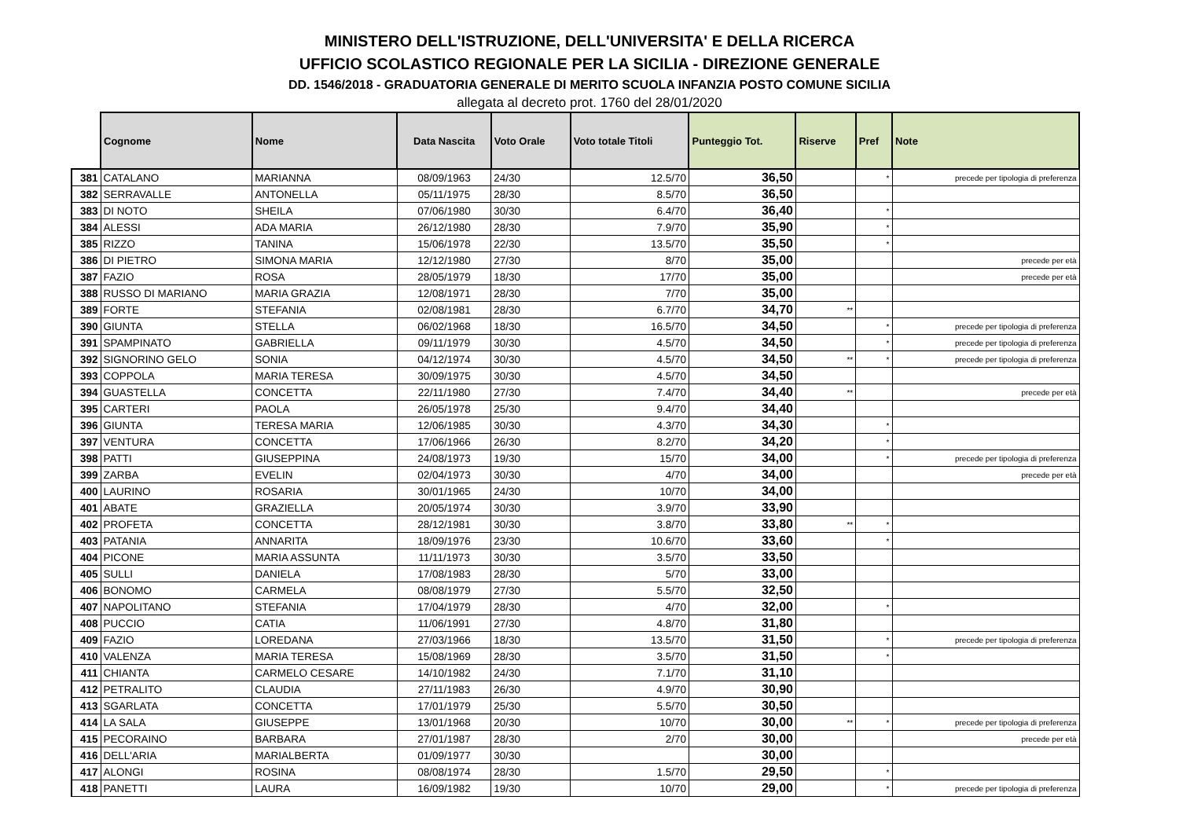MINISTERO DELL'ISTRUZIONE, DELL'UNIVERSITA' E DELLA RICERCA
UFFICIO SCOLASTICO REGIONALE PER LA SICILIA - DIREZIONE GENERALE
DD. 1546/2018 - GRADUATORIA GENERALE DI MERITO SCUOLA INFANZIA POSTO COMUNE SICILIA
allegata al decreto prot. 1760 del 28/01/2020
| | Cognome | Nome | Data Nascita | Voto Orale | Voto totale Titoli | Punteggio Tot. | Riserve | Pref | Note |
| --- | --- | --- | --- | --- | --- | --- | --- | --- | --- |
| 381 | CATALANO | MARIANNA | 08/09/1963 | 24/30 | 12.5/70 | 36,50 | | * | precede per tipologia di preferenza |
| 382 | SERRAVALLE | ANTONELLA | 05/11/1975 | 28/30 | 8.5/70 | 36,50 | | | |
| 383 | DI NOTO | SHEILA | 07/06/1980 | 30/30 | 6.4/70 | 36,40 | | * | |
| 384 | ALESSI | ADA MARIA | 26/12/1980 | 28/30 | 7.9/70 | 35,90 | | * | |
| 385 | RIZZO | TANINA | 15/06/1978 | 22/30 | 13.5/70 | 35,50 | | * | |
| 386 | DI PIETRO | SIMONA MARIA | 12/12/1980 | 27/30 | 8/70 | 35,00 | | | precede per età |
| 387 | FAZIO | ROSA | 28/05/1979 | 18/30 | 17/70 | 35,00 | | | precede per età |
| 388 | RUSSO DI MARIANO | MARIA GRAZIA | 12/08/1971 | 28/30 | 7/70 | 35,00 | | | |
| 389 | FORTE | STEFANIA | 02/08/1981 | 28/30 | 6.7/70 | 34,70 | ** | | |
| 390 | GIUNTA | STELLA | 06/02/1968 | 18/30 | 16.5/70 | 34,50 | | * | precede per tipologia di preferenza |
| 391 | SPAMPINATO | GABRIELLA | 09/11/1979 | 30/30 | 4.5/70 | 34,50 | | * | precede per tipologia di preferenza |
| 392 | SIGNORINO GELO | SONIA | 04/12/1974 | 30/30 | 4.5/70 | 34,50 | ** | * | precede per tipologia di preferenza |
| 393 | COPPOLA | MARIA TERESA | 30/09/1975 | 30/30 | 4.5/70 | 34,50 | | | |
| 394 | GUASTELLA | CONCETTA | 22/11/1980 | 27/30 | 7.4/70 | 34,40 | ** | | precede per età |
| 395 | CARTERI | PAOLA | 26/05/1978 | 25/30 | 9.4/70 | 34,40 | | | |
| 396 | GIUNTA | TERESA MARIA | 12/06/1985 | 30/30 | 4.3/70 | 34,30 | | * | |
| 397 | VENTURA | CONCETTA | 17/06/1966 | 26/30 | 8.2/70 | 34,20 | | * | |
| 398 | PATTI | GIUSEPPINA | 24/08/1973 | 19/30 | 15/70 | 34,00 | | * | precede per tipologia di preferenza |
| 399 | ZARBA | EVELIN | 02/04/1973 | 30/30 | 4/70 | 34,00 | | | precede per età |
| 400 | LAURINO | ROSARIA | 30/01/1965 | 24/30 | 10/70 | 34,00 | | | |
| 401 | ABATE | GRAZIELLA | 20/05/1974 | 30/30 | 3.9/70 | 33,90 | | | |
| 402 | PROFETA | CONCETTA | 28/12/1981 | 30/30 | 3.8/70 | 33,80 | ** | * | |
| 403 | PATANIA | ANNARITA | 18/09/1976 | 23/30 | 10.6/70 | 33,60 | | * | |
| 404 | PICONE | MARIA ASSUNTA | 11/11/1973 | 30/30 | 3.5/70 | 33,50 | | | |
| 405 | SULLI | DANIELA | 17/08/1983 | 28/30 | 5/70 | 33,00 | | | |
| 406 | BONOMO | CARMELA | 08/08/1979 | 27/30 | 5.5/70 | 32,50 | | | |
| 407 | NAPOLITANO | STEFANIA | 17/04/1979 | 28/30 | 4/70 | 32,00 | | * | |
| 408 | PUCCIO | CATIA | 11/06/1991 | 27/30 | 4.8/70 | 31,80 | | | |
| 409 | FAZIO | LOREDANA | 27/03/1966 | 18/30 | 13.5/70 | 31,50 | | * | precede per tipologia di preferenza |
| 410 | VALENZA | MARIA TERESA | 15/08/1969 | 28/30 | 3.5/70 | 31,50 | | * | |
| 411 | CHIANTA | CARMELO CESARE | 14/10/1982 | 24/30 | 7.1/70 | 31,10 | | | |
| 412 | PETRALITO | CLAUDIA | 27/11/1983 | 26/30 | 4.9/70 | 30,90 | | | |
| 413 | SGARLATA | CONCETTA | 17/01/1979 | 25/30 | 5.5/70 | 30,50 | | | |
| 414 | LA SALA | GIUSEPPE | 13/01/1968 | 20/30 | 10/70 | 30,00 | ** | * | precede per tipologia di preferenza |
| 415 | PECORAINO | BARBARA | 27/01/1987 | 28/30 | 2/70 | 30,00 | | | precede per età |
| 416 | DELL'ARIA | MARIALBERTA | 01/09/1977 | 30/30 | | 30,00 | | | |
| 417 | ALONGI | ROSINA | 08/08/1974 | 28/30 | 1.5/70 | 29,50 | | * | |
| 418 | PANETTI | LAURA | 16/09/1982 | 19/30 | 10/70 | 29,00 | | * | precede per tipologia di preferenza |